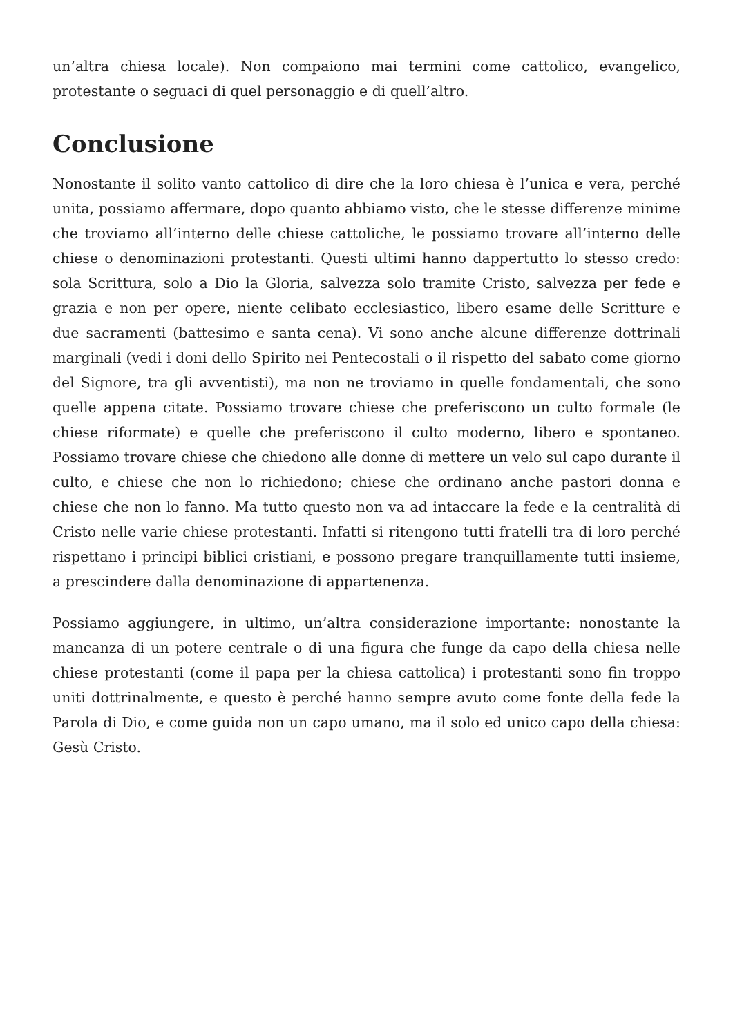un’altra chiesa locale). Non compaiono mai termini come cattolico, evangelico, protestante o seguaci di quel personaggio e di quell’altro.
Conclusione
Nonostante il solito vanto cattolico di dire che la loro chiesa è l’unica e vera, perché unita, possiamo affermare, dopo quanto abbiamo visto, che le stesse differenze minime che troviamo all’interno delle chiese cattoliche, le possiamo trovare all’interno delle chiese o denominazioni protestanti. Questi ultimi hanno dappertutto lo stesso credo: sola Scrittura, solo a Dio la Gloria, salvezza solo tramite Cristo, salvezza per fede e grazia e non per opere, niente celibato ecclesiastico, libero esame delle Scritture e due sacramenti (battesimo e santa cena). Vi sono anche alcune differenze dottrinali marginali (vedi i doni dello Spirito nei Pentecostali o il rispetto del sabato come giorno del Signore, tra gli avventisti), ma non ne troviamo in quelle fondamentali, che sono quelle appena citate. Possiamo trovare chiese che preferiscono un culto formale (le chiese riformate) e quelle che preferiscono il culto moderno, libero e spontaneo. Possiamo trovare chiese che chiedono alle donne di mettere un velo sul capo durante il culto, e chiese che non lo richiedono; chiese che ordinano anche pastori donna e chiese che non lo fanno. Ma tutto questo non va ad intaccare la fede e la centralità di Cristo nelle varie chiese protestanti. Infatti si ritengono tutti fratelli tra di loro perché rispettano i principi biblici cristiani, e possono pregare tranquillamente tutti insieme, a prescindere dalla denominazione di appartenenza.
Possiamo aggiungere, in ultimo, un’altra considerazione importante: nonostante la mancanza di un potere centrale o di una figura che funge da capo della chiesa nelle chiese protestanti (come il papa per la chiesa cattolica) i protestanti sono fin troppo uniti dottrinalmente, e questo è perché hanno sempre avuto come fonte della fede la Parola di Dio, e come guida non un capo umano, ma il solo ed unico capo della chiesa: Gesù Cristo.